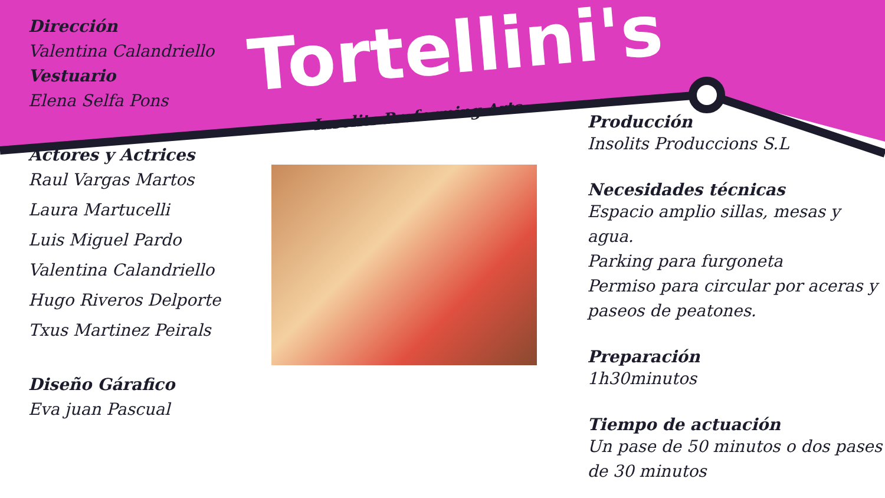Dirección
Valentina Calandriello
Vestuario
Elena Selfa Pons
Actores y Actrices
Raul Vargas Martos
Laura Martucelli
Luis Miguel Pardo
Valentina Calandriello
Hugo Riveros Delporte
Txus Martinez Peirals
Diseño Gárafico
Eva juan Pascual
Tortellini's
Insolits Preforming Arts
Producción
Insolits Produccions S.L
Necesidades técnicas
Espacio amplio sillas, mesas y agua.
Parking para furgoneta
Permiso para circular por aceras y paseos de peatones.
Preparación
1h30minutos
Tiempo de actuación
Un pase de 50 minutos o dos pases de 30 minutos